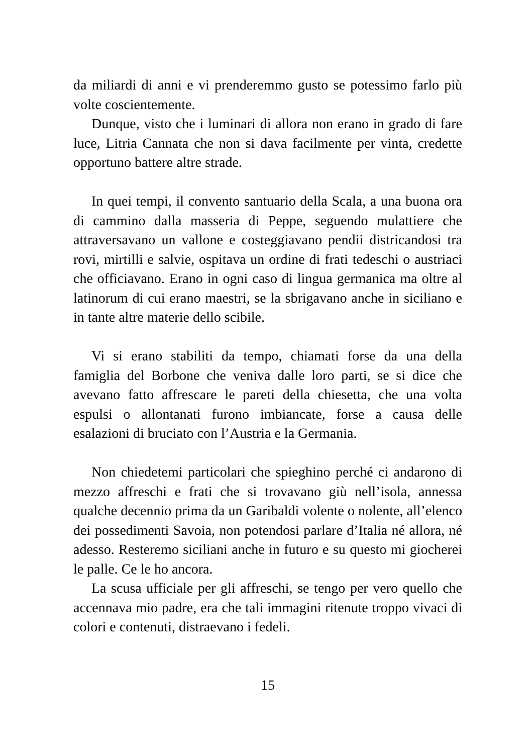da miliardi di anni e vi prenderemmo gusto se potessimo farlo più volte coscientemente.
Dunque, visto che i luminari di allora non erano in grado di fare luce, Litria Cannata che non si dava facilmente per vinta, credette opportuno battere altre strade.
In quei tempi, il convento santuario della Scala, a una buona ora di cammino dalla masseria di Peppe, seguendo mulattiere che attraversavano un vallone e costeggiavano pendii districandosi tra rovi, mirtilli e salvie, ospitava un ordine di frati tedeschi o austriaci che officiavano. Erano in ogni caso di lingua germanica ma oltre al latinorum di cui erano maestri, se la sbrigavano anche in siciliano e in tante altre materie dello scibile.
Vi si erano stabiliti da tempo, chiamati forse da una della famiglia del Borbone che veniva dalle loro parti, se si dice che avevano fatto affrescare le pareti della chiesetta, che una volta espulsi o allontanati furono imbiancate, forse a causa delle esalazioni di bruciato con l’Austria e la Germania.
Non chiedetemi particolari che spieghino perché ci andarono di mezzo affreschi e frati che si trovavano giù nell’isola, annessa qualche decennio prima da un Garibaldi volente o nolente, all’elenco dei possedimenti Savoia, non potendosi parlare d’Italia né allora, né adesso. Resteremo siciliani anche in futuro e su questo mi giocherei le palle. Ce le ho ancora.
La scusa ufficiale per gli affreschi, se tengo per vero quello che accennava mio padre, era che tali immagini ritenute troppo vivaci di colori e contenuti, distraevano i fedeli.
15